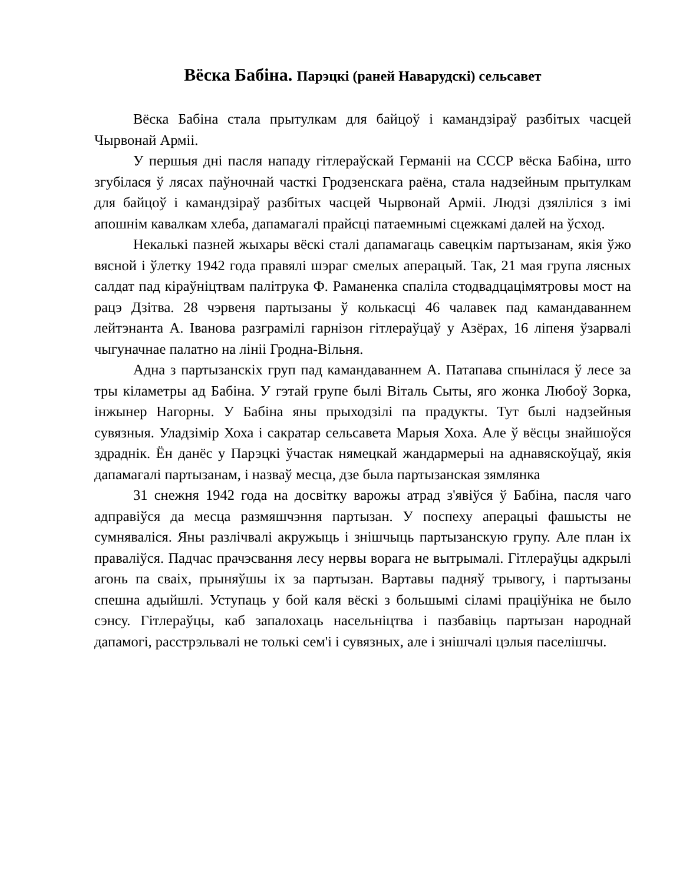Вёска Бабіна. Парэцкі (раней Наварудскі) сельсавет
Вёска Бабіна стала прытулкам для байцоў і камандзіраў разбітых часцей Чырвонай Арміі.
У першыя дні пасля нападу гітлераўскай Германіі на СССР вёска Бабіна, што згубілася ў лясах паўночнай часткі Гродзенскага раёна, стала надзейным прытулкам для байцоў і камандзіраў разбітых часцей Чырвонай Арміі. Людзі дзяліліся з імі апошнім кавалкам хлеба, дапамагалі прайсці патаемнымі сцежкамі далей на ўсход.
Некалькі пазней жыхары вёскі сталі дапамагаць савецкім партызанам, якія ўжо вясной і ўлетку 1942 года правялі шэраг смелых аперацый. Так, 21 мая група лясных салдат пад кіраўніцтвам палітрука Ф. Раманенка спаліла стодвадцацімятровы мост на рацэ Дзітва. 28 чэрвеня партызаны ў колькасці 46 чалавек пад камандаваннем лейтэнанта А. Іванова разграмілі гарнізон гітлераўцаў у Азёрах, 16 ліпеня ўзарвалі чыгуначнае палатно на лініі Гродна-Вільня.
Адна з партызанскіх груп пад камандаваннем А. Патапава спынілася ў лесе за тры кіламетры ад Бабіна. У гэтай групе былі Віталь Сыты, яго жонка Любоў Зорка, інжынер Нагорны. У Бабіна яны прыходзілі па прадукты. Тут былі надзейныя сувязныя. Уладзімір Хоха і сакратар сельсавета Марыя Хоха. Але ў вёсцы знайшоўся здраднік. Ён данёс у Парэцкі ўчастак нямецкай жандармерыі на аднавяскоўцаў, якія дапамагалі партызанам, і назваў месца, дзе была партызанская зямлянка
31 снежня 1942 года на досвітку варожы атрад з'явіўся ў Бабіна, пасля чаго адправіўся да месца размяшчэння партызан. У поспеху аперацыі фашысты не сумняваліся. Яны разлічвалі акружыць і знішчыць партызанскую групу. Але план іх праваліўся. Падчас прачэсвання лесу нервы ворага не вытрымалі. Гітлераўцы адкрылі агонь па сваіх, прыняўшы іх за партызан. Вартавы падняў трывогу, і партызаны спешна адыйшлі. Уступаць у бой каля вёскі з большымі сіламі праціўніка не было сэнсу. Гітлераўцы, каб запалохаць насельніцтва і пазбавіць партызан народнай дапамогі, расстрэльвалі не толькі сем'і і сувязных, але і знішчалі цэлыя паселішчы.